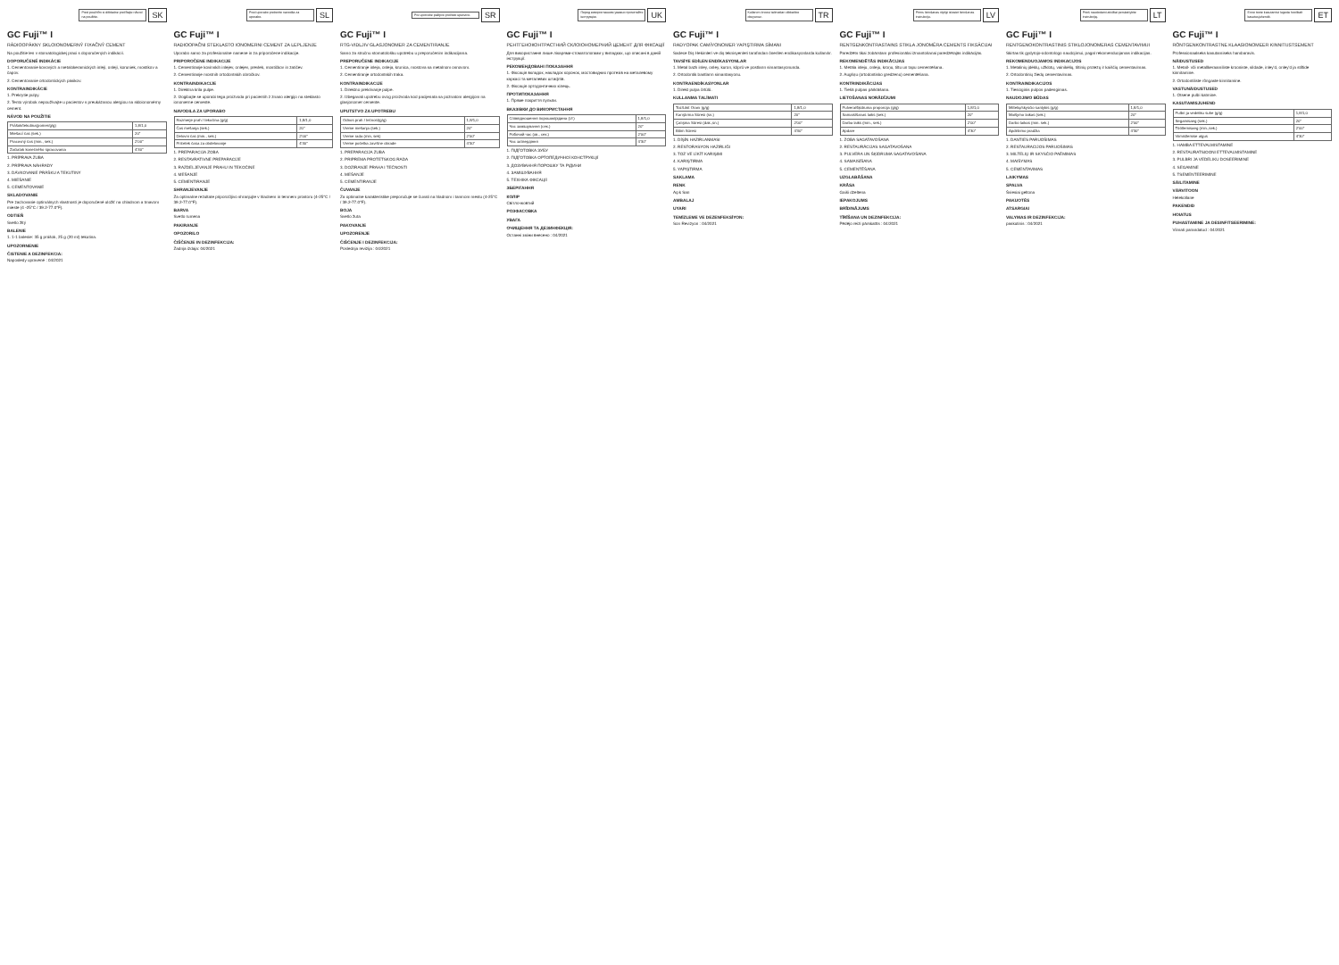Pred použitím si dôkladne prečítajte návod na použitie.
SK
GC Fuji™ I
RÁDIOOPÁKNY SKLOIONOMERNÝ FIXAČNÝ CEMENT
Na použitie len v stomatologickej praxi s doporučených indikácií.
DOPORUČENÉ INDIKÁCIE
1. Cementovanie kovových a metalokeramických inlejí, onlejí, koruniek, mostíkov a čapov.
2. Cementovanie ortodontických pásikov.
KONTRAINDIKÁCIE
1. Prekrytie pulpy.
2. Tento výrobok nepoužívajte u pacientov s preukázanou alergiou na skloionomérny cement.
NÁVOD NA POUŽITIE
| Prášok/tekutina(pomer/g/g) | 1,8/1,0 |
| Miešací čas (sek.) | 20" |
| Pracovný čas (min., sek.) | 2'00" |
| Začiatok konečného spracovania | 4'30" |
1. PRÍPRAVA ZUBA
2. PRÍPRAVA NÁHRADY
3. DÁVKOVANIE PRÁŠKU A TEKUTINY
4. MIEŠANIE
5. CEMENTOVANIE
SKLADOVANIE
Pre zachovanie optimálnych vlastností je doporučené uložiť na chladnom a tmavom mieste (4 -25°C / 39.2-77.0°F).
ODTIEŇ
Svetlo žltý
BALENIE
1. 1-1 balenie: 35 g prášok, 25 g (20 ml) tekutina.
UPOZORNENIE
ČISTENIE A DEZINFEKCIA:
Naposledy upravené : 04/2021
Pred uporabo preberite navodila za uporabo.
SL
GC Fuji™ I
RADIOOPAČNI STEKLASTO IONOMERNI CEMENT ZA LEPLJENJE
Uporabo samo za profesionalne namene in za priporočene indikacije.
PRIPOROČENE INDIKACIJE
1. Cementiranje kovinskih inlejev, onlejev, prevlek, mostičkov in zatičev.
2. Cementiranje mostnih ortodontskih obročkov.
KONTRAINDIKACIJE
1. Direktna krila pulpe.
2. Izogibajte se uporabi tega proizvoda pri pacientih z znano alergijo na steklasto ionomerne cemente.
NAVODILA ZA UPORABO
| Razmerje prah / tekočina (g/g) | 1,8/1,0 |
| Čas mešanja (sek.) | 20" |
| Delovni čas (min., sek.) | 2'00" |
| Pričetek časa za obdelovanje | 4'30" |
1. PREPARACIJA ZOBA
2. RESTAVRATIVNE PREPARACIJE
3. RAZDELJEVANJE PRAHU IN TEKOČINE
4. MEŠANJE
5. CEMENTIRANJE
SHRANJEVANJE
Za optimalne rezultate priporočljivo shranjujte v hladnem in temnem prostoru (4-25°C / 39.2-77.0°F).
BARVA
Svetlo rumena
PAKIRANJE
OPOZORILO
ČIŠČENJE IN DEZINFEKCIJA:
Zadnja izdaja: 04/2021
Pre upotrebe pažljivo pročitati uputstvo.
SR
GC Fuji™ I
RTG-VIDLJIV GLASJONOMER ZA CEMENTIRANJE
Samo za stručnu stomatološku upotrebu u preporučenim indikacijama.
PREPORUČENE INDIKACIJE
1. Cementiranje inleja, onleja, krunica, mostova sa metalnom osnovom.
2. Cementiranje ortodontskih traka.
KONTRAINDIKACIJE
1. Direktno prekrivanje pulpe.
2. Izbegavati upotrebu ovog proizvoda kod pacijenata sa poznatom alergijom na glasjonomer cemente.
UPUTSTVO ZA UPOTREBU
| Odnos prah / tečnost(g/g) | 1,8/1,0 |
| Vreme mešanja (sek.) | 20" |
| Vreme rada (min, sek) | 2'00" |
| Vreme početka završne obrade | 4'30" |
1. PREPARACIJA ZUBA
2. PRIPREMA PROTETSKOG RADA
3. DOZIRANJE PRAHA I TEČNOSTI
4. MEŠANJE
5. CEMENTIRANJE
ČUVANJE
Za optimalne karakteristike preporučuje se čuvati na hladnom i tamnom mestu (4-25°C / 39.2-77.0°F).
BOJA
Svetlo žuta
PAKOVANJE
UPOZORENJE
ČIŠĆENJE I DEZINFEKCIJA:
Poslednja revizija : 04/2021
Перед використанням уважно прочитайте інструкцію.
UK
GC Fuji™ I
РЕНТГЕНОКОНТРАСТНИЙ СКЛОІОНОМЕРНИЙ ЦЕМЕНТ ДЛЯ ФІКСАЦІЇ
Для використання лише лікарями-стоматологами у випадках, що описані в даній інструкції.
РЕКОМЕНДОВАНІ ПОКАЗАННЯ
1. Фіксація вкладок, накладок коронок, мостовидних протезів на металевому каркасі та металевих штифтів.
2. Фіксація ортодонтичних кілець.
ПРОТИПОКАЗАННЯ
1. Пряме покриття пульпи.
ВКАЗІВКИ ДО ВИКОРИСТАННЯ
| Співвідношення порошок/рідина (г/г) | 1,8/1,0 |
| Час замішування (сек.) | 20" |
| Робочий час (хв., сек.) | 2'00" |
| Час затвердіння | 4'30" |
1. ПІДГОТОВКА ЗУБУ
2. ПІДГОТОВКА ОРТОПЕДИЧНОЇ КОНСТРУКЦІЇ
3. ДОЗУВАННЯ ПОРОШКУ ТА РІДИНИ
4. ЗАМІШУВАННЯ
5. ТЕХНІКА ФІКСАЦІЇ
ЗБЕРІГАННЯ
КОЛІР
Світло-жовтий
РОЗФАСОВКА
УВАГА
ОЧИЩЕННЯ ТА ДЕЗИНФЕКЦІЯ:
Останні зміни внесено : 04/2021
Kullanım öncesi talimatları dikkatlice okuyunuz.
TR
GC Fuji™ I
RADYOPAK CAMİYONOMER YAPIŞTIRMA SİMANI
Sadece Diş Hekimleri ve diş teknisyenleri tarafından önerilen endikasyonlarda kullanılır.
TAVSİYE EDİLEN ENDİKASYONLAR
1. Metal bazlı inley, onley, kuron, köprü ve postların simantasyonunda.
2. Ortodontik bantların simantasyonu.
KONTRAENDİKASYONLAR
1. Direkt pulpa örtülü.
KULLANMA TALİMATI
| Toz/Likit Oranı (g/g) | 1,8/1,0 |
| Karıştırma Süresi (sn.) | 20" |
| Çalışma Süresi (dak.,sn.) | 2'00" |
| Bitim Süresi | 4'30" |
1. DİŞİN HAZIRLANMASI
2. RESTORASYON HAZIRLIĞI
3. TOZ VE LİKİT KARIŞIMI
4. KARIŞTIRMA
5. YAPIŞTIRMA
SAKLAMA
RENK
Açık Sarı
AMBALAJ
UYARI
TEMİZLEME VE DEZENFEKSİYON:
Son Revizyon : 04/2021
Pirms lietošanas rūpīgi izlasiet lietošanas instrukciju.
LV
GC Fuji™ I
RENTGENKONTRASTAINS STIKLA JONOMĒRA CEMENTS FIKSĀCIJAI
Paredzēts tikai zobārstam profesionālai izmantošanai paredzētajās indikācijās.
REKOMENDĒTĀS INDIKĀCIJAS
1. Metāla inleju, onleju, kroņu, tiltu un tapu cementēšana.
2. Augšņu (ortodontisko gredzenu) cementēšana.
KONTRINDIKĀCIJAS
1. Tiešā pulpas pārklāšana.
LIETOŠANAS NORĀDĪJUMI
| Pulvera/šķidruma proporcija (g/g) | 1,8/1,0 |
| Samaisīšanas laiks (sek.) | 20" |
| Darba laiks (min., sek.) | 2'00" |
| Apdare | 4'30" |
1. ZOBA SAGATAVOŠANA
2. RESTAURĀCIJAS SAGATAVOŠANA
3. PULVERA UN ŠĶIDRUMA SAGATAVOŠANA
4. SAMAISĪŠANA
5. CEMENTĒŠANA
UZGLABĀŠANA
KRĀSA
Gaiši dzeltena
IEPAKOJUMS
BRĪDINĀJUMS
TĪRĪŠANA UN DEZINFEKCIJA:
Pēdējo reizi pārskatīts : 04/2021
Prieš naudodami atidžiai perskaitykite instrukciją.
LT
GC Fuji™ I
RENTGENOKONTRASTINIS STIKLOJONOMERAS CEMENTAVIMUI
Skirtas tik gydytojo-odontologo naudojimui, pagal rekomenduojamas indikacijas.
REKOMENDUOJAMOS INDIKACIJOS
1. Metalinių įdėklų, užklotų, vainikėlių, tiltinių protezų ir kaiščių cementavimas.
2. Ortodontinių žiedų cementavimas.
KONTRAINDIKACIJOS
1. Tiesioginis pulpos padengimas.
NAUDOJIMO BŪDAS
| Miltelių/skysčio santykis (g/g) | 1,8/1,0 |
| Maišymo laikas (sek.) | 20" |
| Darbo laikas (min. sek.) | 2'00" |
| Apdirbimo pradžia | 4'30" |
1. DANTIES PARUOŠIMAS
2. RESTAURACIJOS PARUOŠIMAS
3. MILTELIŲ IR SKYSČIO PAĖMIMAS
4. MAIŠYMAS
5. CEMENTAVIMAS
LAIKYMAS
SPALVA
Šviesiai geltona
PAKUOTĖS
ATSARGIAI
VALYMAS IR DEZINFEKCIJA:
paskutinis : 04/2021
Enne toote kasutamist lugeda hoolikalt kasutusjuhendit.
ET
GC Fuji™ I
RÖNTGENKONTRASTNE KLAASIONOMEER KINNITUSTSEMENT
Professionaalseks kasutamiseks hambaravis.
NÄIDUSTUSED
1. Metall- või metallkeraamiliste krooniste, sildade, inley'd, onley'd ja stiftide kinnitamine.
2. Ortodontiliste rõngaste kinnitamine.
VASTUNÄIDUSTUSED
1. Otsene pulbi katmine.
KASUTAMISJUHEND
| Pulbri ja vedeliku suhe (g/g) | 1,8/1,0 |
| Segamisaeg (sek.) | 20" |
| Töötlemisaeg (min.,sek.) | 2'00" |
| Viimistlemise algus | 4'30" |
1. HAMBA ETTEVALMISTAMINE
2. RESTAURATSIOONI ETTEVALMISTAMINE
3. PULBRI JA VEDELIKU DOSEERIMINE
4. SEGAMINE
5. TSEMENTEERIMINE
SÄILITAMINE
VÄRVITOON
Helekollane
PAKENDID
HOIATUS
PUHASTAMINE JA DESINFITSEERIMINE:
Viimati parandatud : 04/2021